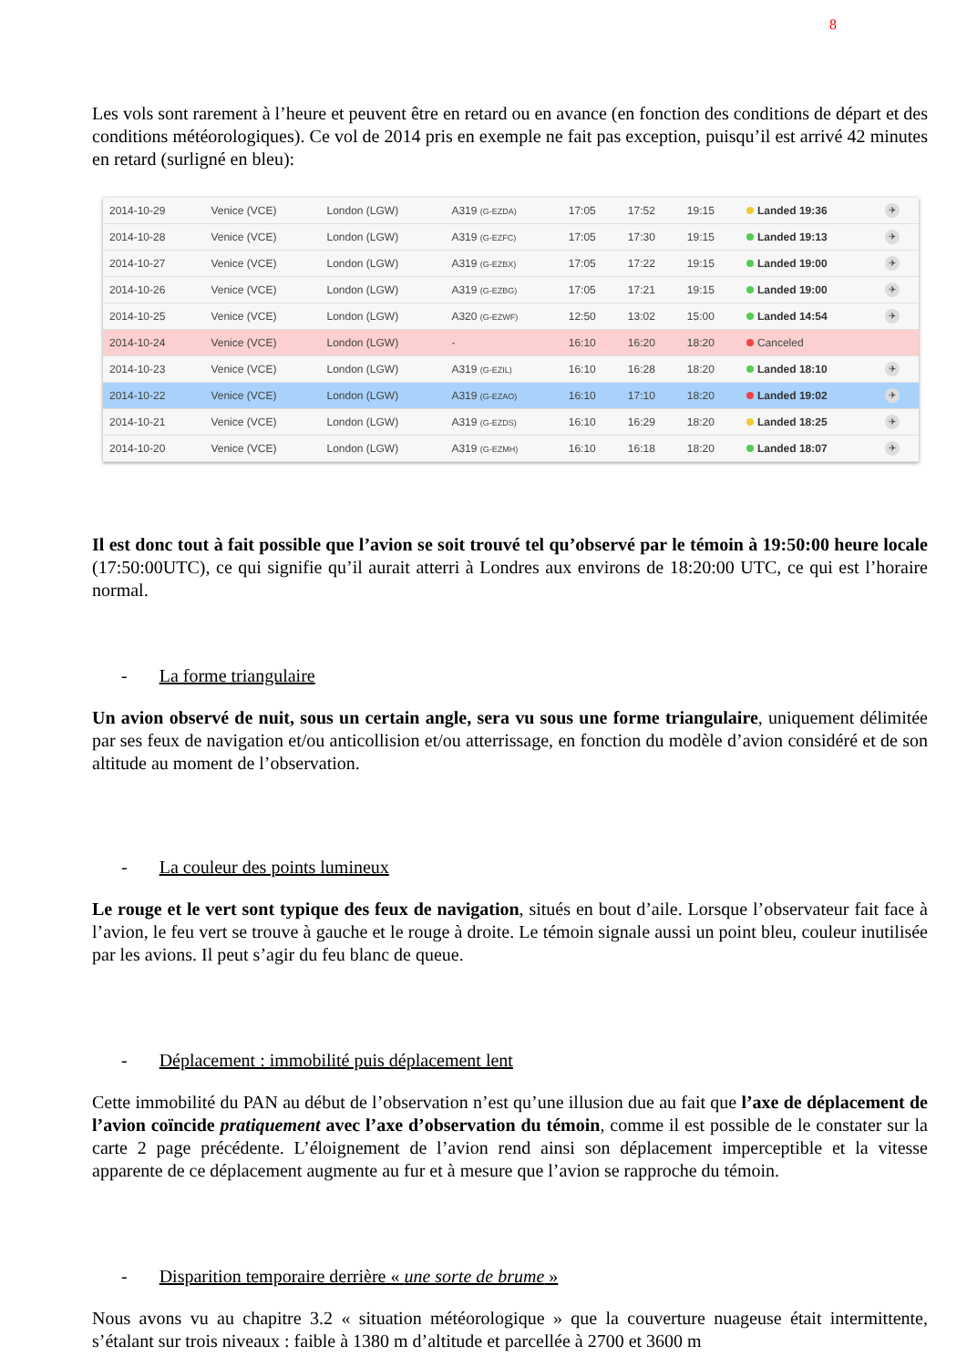8
Les vols sont rarement à l’heure et peuvent être en retard ou en avance (en fonction des conditions de départ et des conditions météorologiques). Ce vol de 2014 pris en exemple ne fait pas exception, puisqu’il est arrivé 42 minutes en retard (surligné en bleu):
| 2014-10-29 | Venice (VCE) | London (LGW) | A319 (G-EZDA) | 17:05 | 17:52 | 19:15 | Landed 19:36 | ✈ |
| 2014-10-28 | Venice (VCE) | London (LGW) | A319 (G-EZFC) | 17:05 | 17:30 | 19:15 | Landed 19:13 | ✈ |
| 2014-10-27 | Venice (VCE) | London (LGW) | A319 (G-EZBX) | 17:05 | 17:22 | 19:15 | Landed 19:00 | ✈ |
| 2014-10-26 | Venice (VCE) | London (LGW) | A319 (G-EZBG) | 17:05 | 17:21 | 19:15 | Landed 19:00 | ✈ |
| 2014-10-25 | Venice (VCE) | London (LGW) | A320 (G-EZWF) | 12:50 | 13:02 | 15:00 | Landed 14:54 | ✈ |
| 2014-10-24 | Venice (VCE) | London (LGW) | - | 16:10 | 16:20 | 18:20 | Canceled | |
| 2014-10-23 | Venice (VCE) | London (LGW) | A319 (G-EZIL) | 16:10 | 16:28 | 18:20 | Landed 18:10 | ✈ |
| 2014-10-22 | Venice (VCE) | London (LGW) | A319 (G-EZAO) | 16:10 | 17:10 | 18:20 | Landed 19:02 | ✈ |
| 2014-10-21 | Venice (VCE) | London (LGW) | A319 (G-EZDS) | 16:10 | 16:29 | 18:20 | Landed 18:25 | ✈ |
| 2014-10-20 | Venice (VCE) | London (LGW) | A319 (G-EZMH) | 16:10 | 16:18 | 18:20 | Landed 18:07 | ✈ |
Il est donc tout à fait possible que l’avion se soit trouvé tel qu’observé par le témoin à 19:50:00 heure locale (17:50:00UTC), ce qui signifie qu’il aurait atterri à Londres aux environs de 18:20:00 UTC, ce qui est l’horaire normal.
- La forme triangulaire
Un avion observé de nuit, sous un certain angle, sera vu sous une forme triangulaire, uniquement délimitée par ses feux de navigation et/ou anticollision et/ou atterrissage, en fonction du modèle d’avion considéré et de son altitude au moment de l’observation.
- La couleur des points lumineux
Le rouge et le vert sont typique des feux de navigation, situés en bout d’aile. Lorsque l’observateur fait face à l’avion, le feu vert se trouve à gauche et le rouge à droite. Le témoin signale aussi un point bleu, couleur inutilisée par les avions. Il peut s’agir du feu blanc de queue.
- Déplacement : immobilité puis déplacement lent
Cette immobilité du PAN au début de l’observation n’est qu’une illusion due au fait que l’axe de déplacement de l’avion coïncide pratiquement avec l’axe d’observation du témoin, comme il est possible de le constater sur la carte 2 page précédente. L’éloignement de l’avion rend ainsi son déplacement imperceptible et la vitesse apparente de ce déplacement augmente au fur et à mesure que l’avion se rapproche du témoin.
- Disparition temporaire derrière « une sorte de brume »
Nous avons vu au chapitre 3.2 « situation météorologique » que la couverture nuageuse était intermittente, s’étalant sur trois niveaux : faible à 1380 m d’altitude et parcellée à 2700 et 3600 m